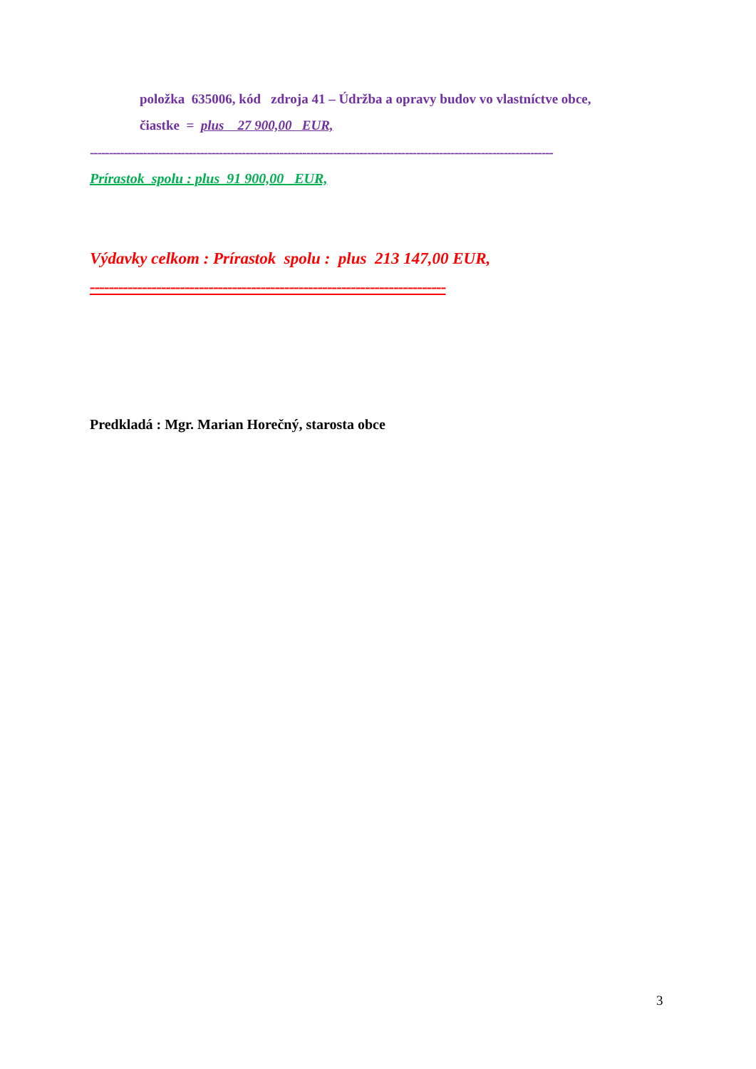položka 635006, kód zdroja 41 – Údržba a opravy budov vo vlastníctve obce,
čiastke = plus 27 900,00 EUR,
--------------------------------------------------------------------------------------------------------------------------
Prírastok spolu : plus 91 900,00 EUR,
Výdavky celkom : Prírastok spolu : plus 213 147,00 EUR,
---------------------------------------------------------------------------
Predkladá : Mgr. Marian Horečný, starosta obce
3